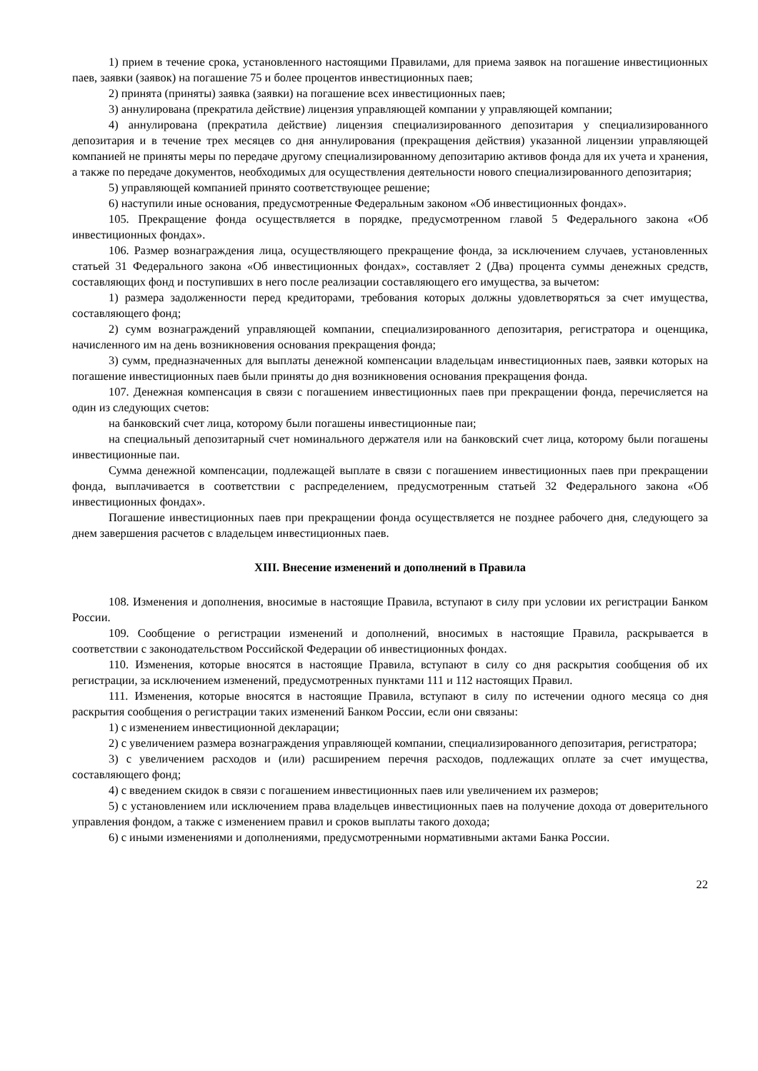1) прием в течение срока, установленного настоящими Правилами, для приема заявок на погашение инвестиционных паев, заявки (заявок) на погашение 75 и более процентов инвестиционных паев;
2) принята (приняты) заявка (заявки) на погашение всех инвестиционных паев;
3) аннулирована (прекратила действие) лицензия управляющей компании у управляющей компании;
4) аннулирована (прекратила действие) лицензия специализированного депозитария у специализированного депозитария и в течение трех месяцев со дня аннулирования (прекращения действия) указанной лицензии управляющей компанией не приняты меры по передаче другому специализированному депозитарию активов фонда для их учета и хранения, а также по передаче документов, необходимых для осуществления деятельности нового специализированного депозитария;
5) управляющей компанией принято соответствующее решение;
6) наступили иные основания, предусмотренные Федеральным законом «Об инвестиционных фондах».
105. Прекращение фонда осуществляется в порядке, предусмотренном главой 5 Федерального закона «Об инвестиционных фондах».
106. Размер вознаграждения лица, осуществляющего прекращение фонда, за исключением случаев, установленных статьей 31 Федерального закона «Об инвестиционных фондах», составляет 2 (Два) процента суммы денежных средств, составляющих фонд и поступивших в него после реализации составляющего его имущества, за вычетом:
1) размера задолженности перед кредиторами, требования которых должны удовлетворяться за счет имущества, составляющего фонд;
2) сумм вознаграждений управляющей компании, специализированного депозитария, регистратора и оценщика, начисленного им на день возникновения основания прекращения фонда;
3) сумм, предназначенных для выплаты денежной компенсации владельцам инвестиционных паев, заявки которых на погашение инвестиционных паев были приняты до дня возникновения основания прекращения фонда.
107. Денежная компенсация в связи с погашением инвестиционных паев при прекращении фонда, перечисляется на один из следующих счетов:
на банковский счет лица, которому были погашены инвестиционные паи;
на специальный депозитарный счет номинального держателя или на банковский счет лица, которому были погашены инвестиционные паи.
Сумма денежной компенсации, подлежащей выплате в связи с погашением инвестиционных паев при прекращении фонда, выплачивается в соответствии с распределением, предусмотренным статьей 32 Федерального закона «Об инвестиционных фондах».
Погашение инвестиционных паев при прекращении фонда осуществляется не позднее рабочего дня, следующего за днем завершения расчетов с владельцем инвестиционных паев.
XIII. Внесение изменений и дополнений в Правила
108. Изменения и дополнения, вносимые в настоящие Правила, вступают в силу при условии их регистрации Банком России.
109. Сообщение о регистрации изменений и дополнений, вносимых в настоящие Правила, раскрывается в соответствии с законодательством Российской Федерации об инвестиционных фондах.
110. Изменения, которые вносятся в настоящие Правила, вступают в силу со дня раскрытия сообщения об их регистрации, за исключением изменений, предусмотренных пунктами 111 и 112 настоящих Правил.
111. Изменения, которые вносятся в настоящие Правила, вступают в силу по истечении одного месяца со дня раскрытия сообщения о регистрации таких изменений Банком России, если они связаны:
1) с изменением инвестиционной декларации;
2) с увеличением размера вознаграждения управляющей компании, специализированного депозитария, регистратора;
3) с увеличением расходов и (или) расширением перечня расходов, подлежащих оплате за счет имущества, составляющего фонд;
4) с введением скидок в связи с погашением инвестиционных паев или увеличением их размеров;
5) с установлением или исключением права владельцев инвестиционных паев на получение дохода от доверительного управления фондом, а также с изменением правил и сроков выплаты такого дохода;
6) с иными изменениями и дополнениями, предусмотренными нормативными актами Банка России.
22